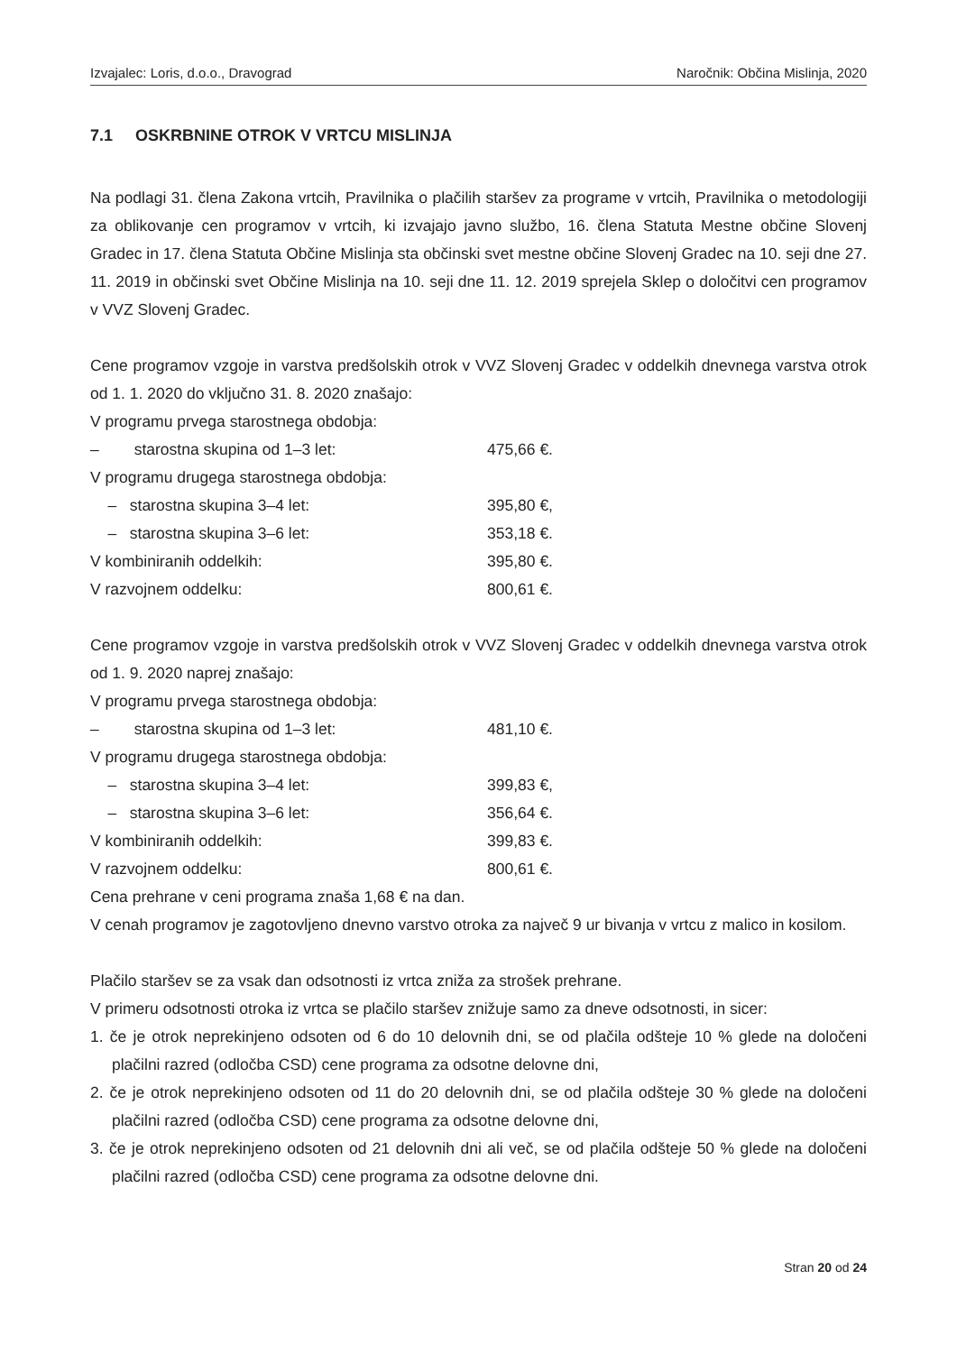Izvajalec: Loris, d.o.o., Dravograd Naročnik: Občina Mislinja, 2020
7.1 OSKRBNINE OTROK V VRTCU MISLINJA
Na podlagi 31. člena Zakona vrtcih, Pravilnika o plačilih staršev za programe v vrtcih, Pravilnika o metodologiji za oblikovanje cen programov v vrtcih, ki izvajajo javno službo, 16. člena Statuta Mestne občine Slovenj Gradec in 17. člena Statuta Občine Mislinja sta občinski svet mestne občine Slovenj Gradec na 10. seji dne 27. 11. 2019 in občinski svet Občine Mislinja na 10. seji dne 11. 12. 2019 sprejela Sklep o določitvi cen programov v VVZ Slovenj Gradec.
Cene programov vzgoje in varstva predšolskih otrok v VVZ Slovenj Gradec v oddelkih dnevnega varstva otrok od 1. 1. 2020 do vključno 31. 8. 2020 znašajo:
V programu prvega starostnega obdobja:
– starostna skupina od 1–3 let: 475,66 €.
V programu drugega starostnega obdobja:
– starostna skupina 3–4 let: 395,80 €,
– starostna skupina 3–6 let: 353,18 €.
V kombiniranih oddelkih: 395,80 €.
V razvojnem oddelku: 800,61 €.
Cene programov vzgoje in varstva predšolskih otrok v VVZ Slovenj Gradec v oddelkih dnevnega varstva otrok od 1. 9. 2020 naprej znašajo:
V programu prvega starostnega obdobja:
– starostna skupina od 1–3 let: 481,10 €.
V programu drugega starostnega obdobja:
– starostna skupina 3–4 let: 399,83 €,
– starostna skupina 3–6 let: 356,64 €.
V kombiniranih oddelkih: 399,83 €.
V razvojnem oddelku: 800,61 €.
Cena prehrane v ceni programa znaša 1,68 € na dan.
V cenah programov je zagotovljeno dnevno varstvo otroka za največ 9 ur bivanja v vrtcu z malico in kosilom.
Plačilo staršev se za vsak dan odsotnosti iz vrtca zniža za strošek prehrane.
V primeru odsotnosti otroka iz vrtca se plačilo staršev znižuje samo za dneve odsotnosti, in sicer:
1. če je otrok neprekinjeno odsoten od 6 do 10 delovnih dni, se od plačila odšteje 10 % glede na določeni plačilni razred (odločba CSD) cene programa za odsotne delovne dni,
2. če je otrok neprekinjeno odsoten od 11 do 20 delovnih dni, se od plačila odšteje 30 % glede na določeni plačilni razred (odločba CSD) cene programa za odsotne delovne dni,
3. če je otrok neprekinjeno odsoten od 21 delovnih dni ali več, se od plačila odšteje 50 % glede na določeni plačilni razred (odločba CSD) cene programa za odsotne delovne dni.
Stran 20 od 24